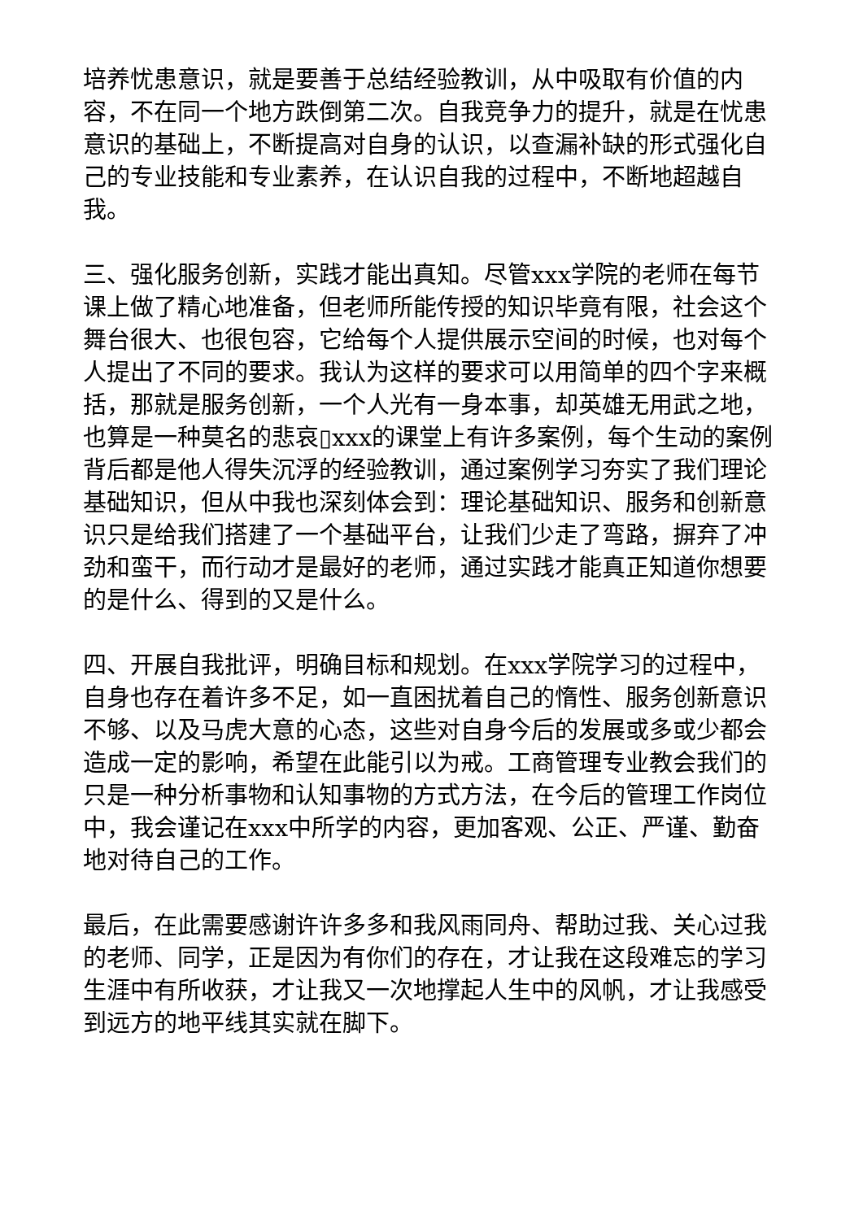培养忧患意识，就是要善于总结经验教训，从中吸取有价值的内容，不在同一个地方跌倒第二次。自我竞争力的提升，就是在忧患意识的基础上，不断提高对自身的认识，以查漏补缺的形式强化自己的专业技能和专业素养，在认识自我的过程中，不断地超越自我。
三、强化服务创新，实践才能出真知。尽管xxx学院的老师在每节课上做了精心地准备，但老师所能传授的知识毕竟有限，社会这个舞台很大、也很包容，它给每个人提供展示空间的时候，也对每个人提出了不同的要求。我认为这样的要求可以用简单的四个字来概括，那就是服务创新，一个人光有一身本事，却英雄无用武之地，也算是一种莫名的悲哀▯xxx的课堂上有许多案例，每个生动的案例背后都是他人得失沉浮的经验教训，通过案例学习夯实了我们理论基础知识，但从中我也深刻体会到：理论基础知识、服务和创新意识只是给我们搭建了一个基础平台，让我们少走了弯路，摒弃了冲劲和蛮干，而行动才是最好的老师，通过实践才能真正知道你想要的是什么、得到的又是什么。
四、开展自我批评，明确目标和规划。在xxx学院学习的过程中，自身也存在着许多不足，如一直困扰着自己的惰性、服务创新意识不够、以及马虎大意的心态，这些对自身今后的发展或多或少都会造成一定的影响，希望在此能引以为戒。工商管理专业教会我们的只是一种分析事物和认知事物的方式方法，在今后的管理工作岗位中，我会谨记在xxx中所学的内容，更加客观、公正、严谨、勤奋地对待自己的工作。
最后，在此需要感谢许许多多和我风雨同舟、帮助过我、关心过我的老师、同学，正是因为有你们的存在，才让我在这段难忘的学习生涯中有所收获，才让我又一次地撑起人生中的风帆，才让我感受到远方的地平线其实就在脚下。